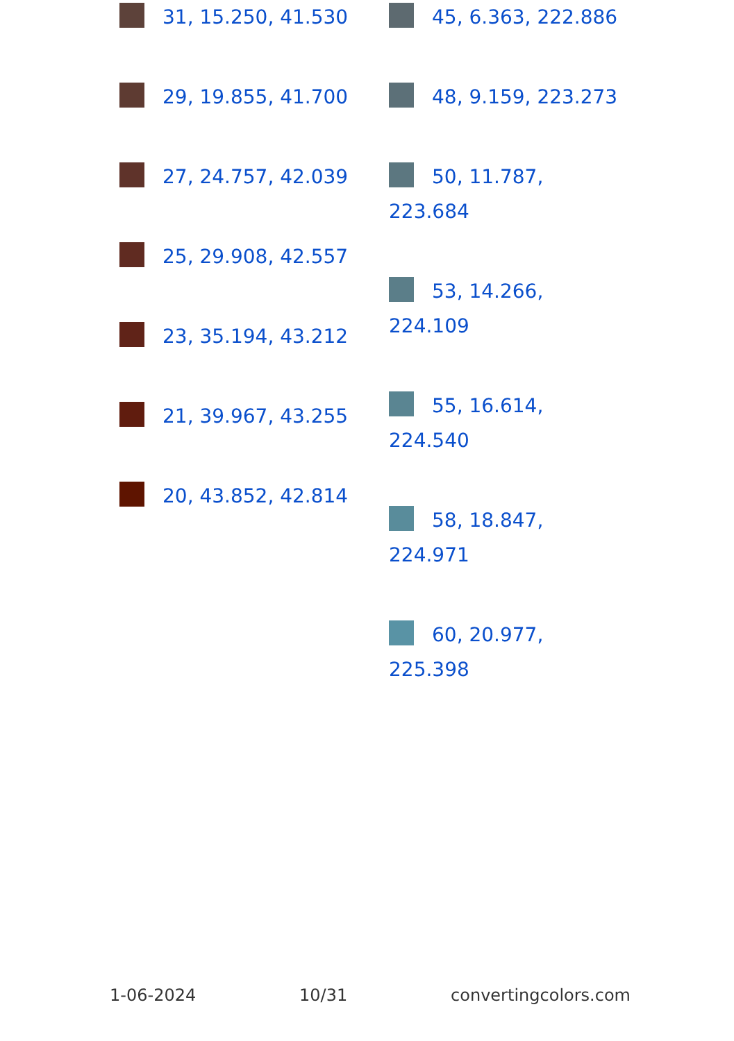31, 15.250, 41.530
29, 19.855, 41.700
27, 24.757, 42.039
25, 29.908, 42.557
23, 35.194, 43.212
21, 39.967, 43.255
20, 43.852, 42.814
45, 6.363, 222.886
48, 9.159, 223.273
50, 11.787, 223.684
53, 14.266, 224.109
55, 16.614, 224.540
58, 18.847, 224.971
60, 20.977, 225.398
1-06-2024 10/31 convertingcolors.com